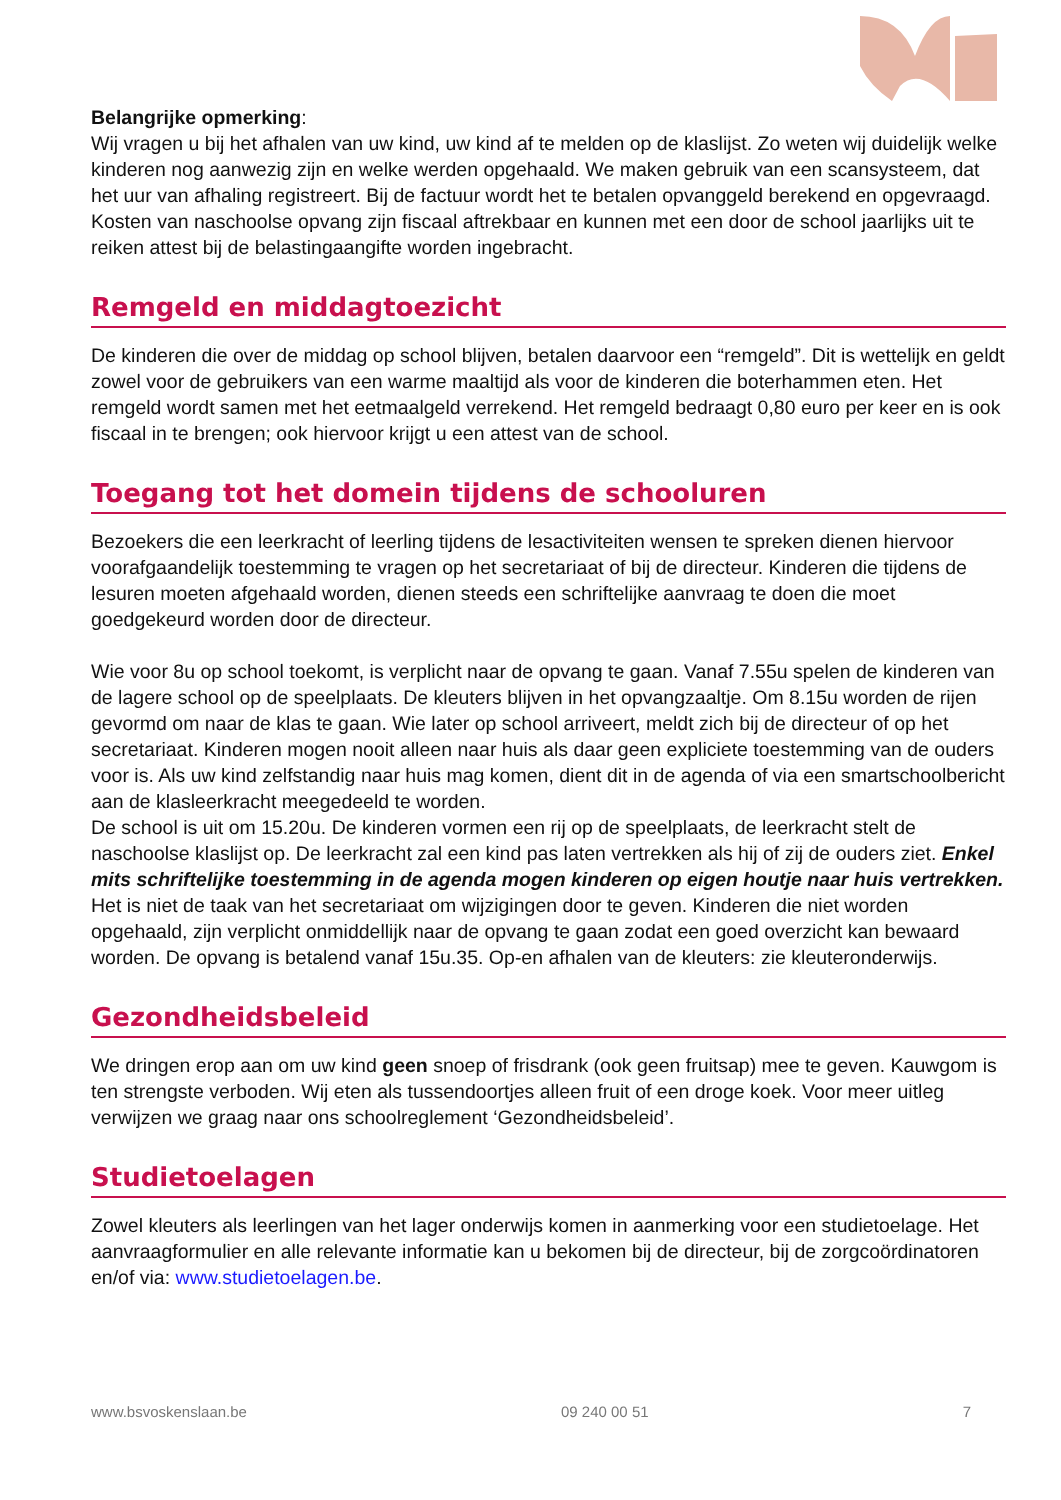Belangrijke opmerking:
Wij vragen u bij het afhalen van uw kind, uw kind af te melden op de klaslijst. Zo weten wij duidelijk welke kinderen nog aanwezig zijn en welke werden opgehaald. We maken gebruik van een scansysteem, dat het uur van afhaling registreert. Bij de factuur wordt het te betalen opvanggeld berekend en opgevraagd.
Kosten van naschoolse opvang zijn fiscaal aftrekbaar en kunnen met een door de school jaarlijks uit te reiken attest bij de belastingaangifte worden ingebracht.
Remgeld en middagtoezicht
De kinderen die over de middag op school blijven, betalen daarvoor een “remgeld”. Dit is wettelijk en geldt zowel voor de gebruikers van een warme maaltijd als voor de kinderen die boterhammen eten. Het remgeld wordt samen met het eetmaalgeld verrekend. Het remgeld bedraagt 0,80 euro per keer en is ook fiscaal in te brengen; ook hiervoor krijgt u een attest van de school.
Toegang tot het domein tijdens de schooluren
Bezoekers die een leerkracht of leerling tijdens de lesactiviteiten wensen te spreken dienen hiervoor voorafgaandelijk toestemming te vragen op het secretariaat of bij de directeur. Kinderen die tijdens de lesuren moeten afgehaald worden, dienen steeds een schriftelijke aanvraag te doen die moet goedgekeurd worden door de directeur.
Wie voor 8u op school toekomt, is verplicht naar de opvang te gaan. Vanaf 7.55u spelen de kinderen van de lagere school op de speelplaats. De kleuters blijven in het opvangzaaltje. Om 8.15u worden de rijen gevormd om naar de klas te gaan. Wie later op school arriveert, meldt zich bij de directeur of op het secretariaat. Kinderen mogen nooit alleen naar huis als daar geen expliciete toestemming van de ouders voor is. Als uw kind zelfstandig naar huis mag komen, dient dit in de agenda of via een smartschoolbericht aan de klasleerkracht meegedeeld te worden.
De school is uit om 15.20u. De kinderen vormen een rij op de speelplaats, de leerkracht stelt de naschoolse klaslijst op. De leerkracht zal een kind pas laten vertrekken als hij of zij de ouders ziet. Enkel mits schriftelijke toestemming in de agenda mogen kinderen op eigen houtje naar huis vertrekken. Het is niet de taak van het secretariaat om wijzigingen door te geven. Kinderen die niet worden opgehaald, zijn verplicht onmiddellijk naar de opvang te gaan zodat een goed overzicht kan bewaard worden. De opvang is betalend vanaf 15u.35. Op-en afhalen van de kleuters: zie kleuteronderwijs.
Gezondheidsbeleid
We dringen erop aan om uw kind geen snoep of frisdrank (ook geen fruitsap) mee te geven. Kauwgom is ten strengste verboden. Wij eten als tussendoortjes alleen fruit of een droge koek. Voor meer uitleg verwijzen we graag naar ons schoolreglement ‘Gezondheidsbeleid’.
Studietoelagen
Zowel kleuters als leerlingen van het lager onderwijs komen in aanmerking voor een studietoelage. Het aanvraagformulier en alle relevante informatie kan u bekomen bij de directeur, bij de zorgcoördinatoren en/of via: www.studietoelagen.be.
www.bsvoskenslaan.be 09 240 00 51 7